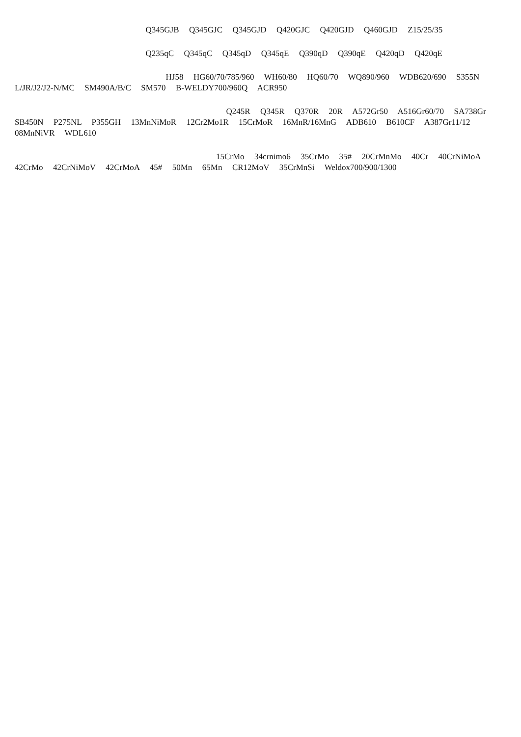Q345GJB Q345GJC Q345GJD Q420GJC Q420GJD Q460GJD Z15/25/35
Q235qC Q345qC Q345qD Q345qE Q390qD Q390qE Q420qD Q420qE
HJ58 HG60/70/785/960 WH60/80 HQ60/70 WQ890/960 WDB620/690 S355N L/JR/J2/J2-N/MC SM490A/B/C SM570 B-WELDY700/960Q ACR950
Q245R Q345R Q370R 20R A572Gr50 A516Gr60/70 SA738Gr SB450N P275NL P355GH 13MnNiMoR 12Cr2Mo1R 15CrMoR 16MnR/16MnG ADB610 B610CF A387Gr11/12 08MnNiVR WDL610
15CrMo 34crnimo6 35CrMo 35# 20CrMnMo 40Cr 40CrNiMoA 42CrMo 42CrNiMoV 42CrMoA 45# 50Mn 65Mn CR12MoV 35CrMnSi Weldox700/900/1300